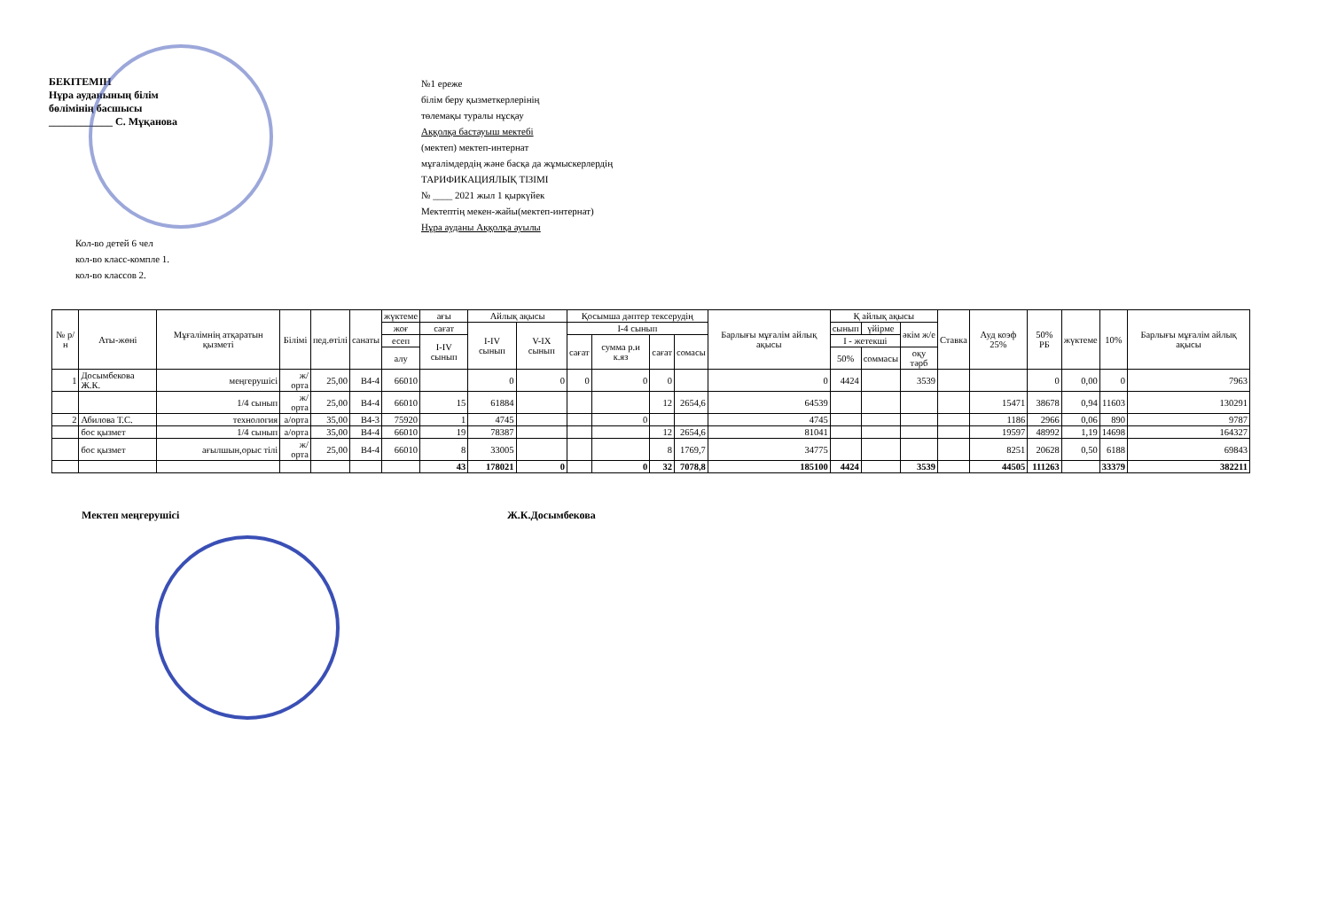БЕКІТЕМІН
Нұра ауданының білім
бөлімінің басшысы
____________ С. Мұқанова
№1 ереже
білім беру қызметкерлерінің
төлемақы туралы нұсқау
Аққолқа бастауыш мектебі
(мектеп) мектеп-интернат
мұғалімдердің және басқа да жұмыскерлердің
ТАРИФИКАЦИЯЛЫҚ ТІЗІМІ
№ ____ 2021 жыл 1 қыркүйек
Мектептің мекен-жайы(мектеп-интернат)
Нұра ауданы Аққолқа ауылы
Кол-во детей 6 чел
кол-во класс-компле 1.
кол-во классов 2.
| № р/н | Аты-жөні | Мұғалімнің атқаратын қызметі | Білімі | пед.өтілі | санаты | жүктеме | ағы | Айлық ақысы | | Қосымша дәптер тексерудің | | | | Барлығы мұғалім айлық ақысы | Қ айлық ақысы | | | Ставка | Ауд коэф 25% | 50% РБ | жүктеме | 10% | Барлығы мұғалім айлық ақысы |
| --- | --- | --- | --- | --- | --- | --- | --- | --- | --- | --- | --- | --- | --- | --- | --- | --- | --- | --- | --- | --- | --- | --- | --- |
| | | | | | | жоғ | сағат | I-IV сынып | V-IX сынып | I-4 сынып | | | | | сынып | үйірме | әкім ж/е | | | | | | |
| | | | | | | есеп | I-IV сынып | | | сағат | сумма р.и к.яз | сағат | сомасы | | I - жетекші | | | | | | | | |
| | | | | | | алу | | | | | | | | | 50% | соммасы | оқу тәрб | | | | | | |
| 1 | Досымбекова Ж.К. | меңгерушісі | ж/орта | 25,00 | В4-4 | 66010 | | 0 | 0 | 0 | 0 | 0 | | 0 | 4424 | | 3539 | | | 0 | 0,00 | 0 | 7963 |
| | | 1/4 сынып | ж/орта | 25,00 | В4-4 | 66010 | 15 | 61884 | | | | 12 | 2654,6 | 64539 | | | | | 15471 | 38678 | 0,94 | 11603 | 130291 |
| 2 | Абилова Т.С. | технология | а/орта | 35,00 | В4-3 | 75920 | 1 | 4745 | | | 0 | | | 4745 | | | | | 1186 | 2966 | 0,06 | 890 | 9787 |
| | бос қызмет | 1/4 сынып | а/орта | 35,00 | В4-4 | 66010 | 19 | 78387 | | | | 12 | 2654,6 | 81041 | | | | | 19597 | 48992 | 1,19 | 14698 | 164327 |
| | бос қызмет | ағылшын,орыс тілі | ж/орта | 25,00 | В4-4 | 66010 | 8 | 33005 | | | | 8 | 1769,7 | 34775 | | | | | 8251 | 20628 | 0,50 | 6188 | 69843 |
| | | | | | | | 43 | 178021 | 0 | | 0 | 32 | 7078,8 | 185100 | 4424 | | 3539 | | 44505 | 111263 | | 33379 | 382211 |
Мектеп меңгерушісі Ж.К.Досымбекова